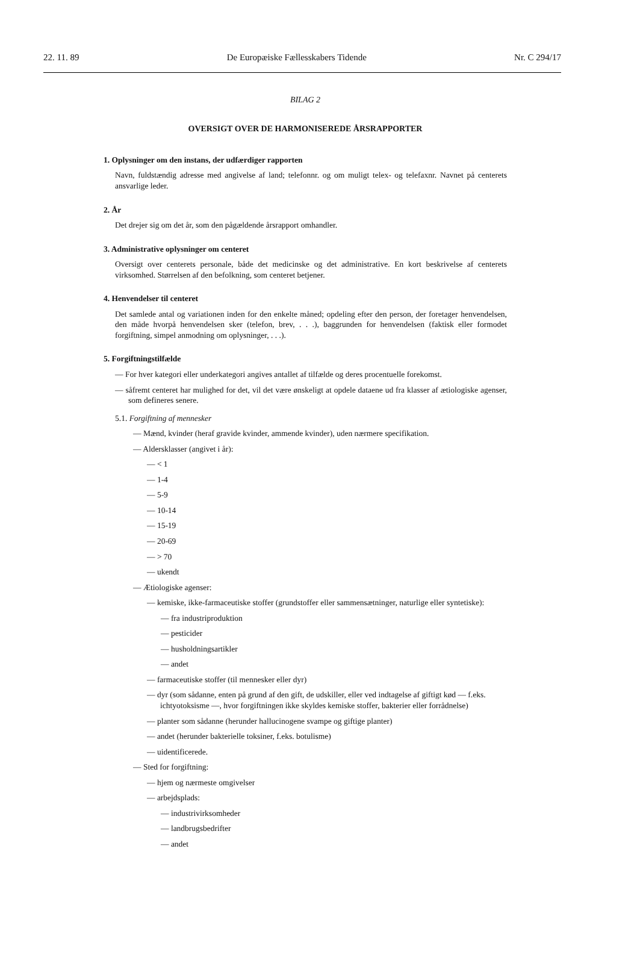22. 11. 89 De Europæiske Fællesskabers Tidende Nr. C 294/17
BILAG 2
OVERSIGT OVER DE HARMONISEREDE ÅRSRAPPORTER
1. Oplysninger om den instans, der udfærdiger rapporten
Navn, fuldstændig adresse med angivelse af land; telefonnr. og om muligt telex- og telefaxnr. Navnet på centerets ansvarlige leder.
2. År
Det drejer sig om det år, som den pågældende årsrapport omhandler.
3. Administrative oplysninger om centeret
Oversigt over centerets personale, både det medicinske og det administrative. En kort beskrivelse af centerets virksomhed. Størrelsen af den befolkning, som centeret betjener.
4. Henvendelser til centeret
Det samlede antal og variationen inden for den enkelte måned; opdeling efter den person, der foretager henvendelsen, den måde hvorpå henvendelsen sker (telefon, brev, . . .), baggrunden for henvendelsen (faktisk eller formodet forgiftning, simpel anmodning om oplysninger, . . .).
5. Forgiftningstilfælde
— For hver kategori eller underkategori angives antallet af tilfælde og deres procentuelle forekomst.
— såfremt centeret har mulighed for det, vil det være ønskeligt at opdele dataene ud fra klasser af ætiologiske agenser, som defineres senere.
5.1. Forgiftning af mennesker
— Mænd, kvinder (heraf gravide kvinder, ammende kvinder), uden nærmere specifikation.
— Aldersklasser (angivet i år):
— < 1
— 1-4
— 5-9
— 10-14
— 15-19
— 20-69
— > 70
— ukendt
— Ætiologiske agenser:
— kemiske, ikke-farmaceutiske stoffer (grundstoffer eller sammensætninger, naturlige eller syntetiske):
— fra industriproduktion
— pesticider
— husholdningsartikler
— andet
— farmaceutiske stoffer (til mennesker eller dyr)
— dyr (som sådanne, enten på grund af den gift, de udskiller, eller ved indtagelse af giftigt kød — f.eks. ichtyotoksisme —, hvor forgiftningen ikke skyldes kemiske stoffer, bakterier eller forrådnelse)
— planter som sådanne (herunder hallucinogene svampe og giftige planter)
— andet (herunder bakterielle toksiner, f.eks. botulisme)
— uidentificerede.
— Sted for forgiftning:
— hjem og nærmeste omgivelser
— arbejdsplads:
— industrivirksomheder
— landbrugsbedrifter
— andet